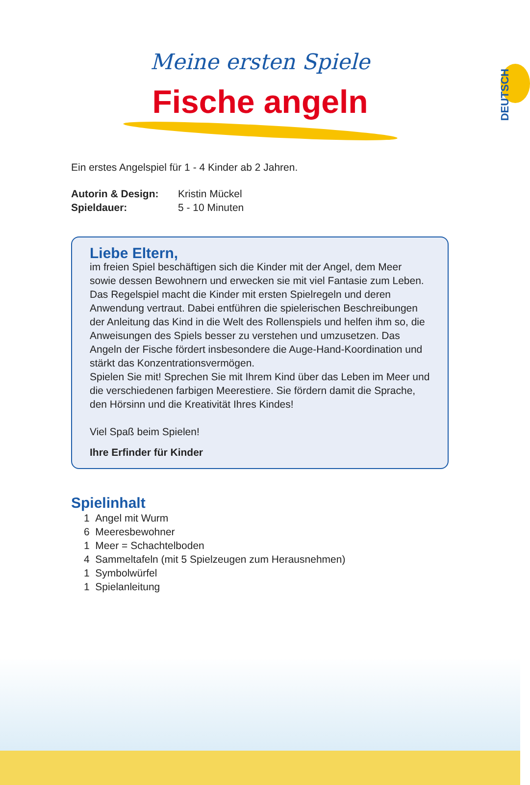DEUTSCH
Meine ersten Spiele
Fische angeln
Ein erstes Angelspiel für 1 - 4 Kinder ab 2 Jahren.
Autorin & Design: Kristin Mückel Spieldauer: 5 - 10 Minuten
Liebe Eltern,
im freien Spiel beschäftigen sich die Kinder mit der Angel, dem Meer sowie dessen Bewohnern und erwecken sie mit viel Fantasie zum Leben.
Das Regelspiel macht die Kinder mit ersten Spielregeln und deren Anwendung vertraut. Dabei entführen die spielerischen Beschreibungen der Anleitung das Kind in die Welt des Rollenspiels und helfen ihm so, die Anweisungen des Spiels besser zu verstehen und umzusetzen. Das Angeln der Fische fördert insbesondere die Auge-Hand-Koordination und stärkt das Konzentrationsvermögen.
Spielen Sie mit! Sprechen Sie mit Ihrem Kind über das Leben im Meer und die verschiedenen farbigen Meerestiere. Sie fördern damit die Sprache, den Hörsinn und die Kreativität Ihres Kindes!
Viel Spaß beim Spielen!
Ihre Erfinder für Kinder
Spielinhalt
1 Angel mit Wurm
6 Meeresbewohner
1 Meer = Schachtelboden
4 Sammeltafeln (mit 5 Spielzeugen zum Herausnehmen)
1 Symbolwürfel
1 Spielanleitung